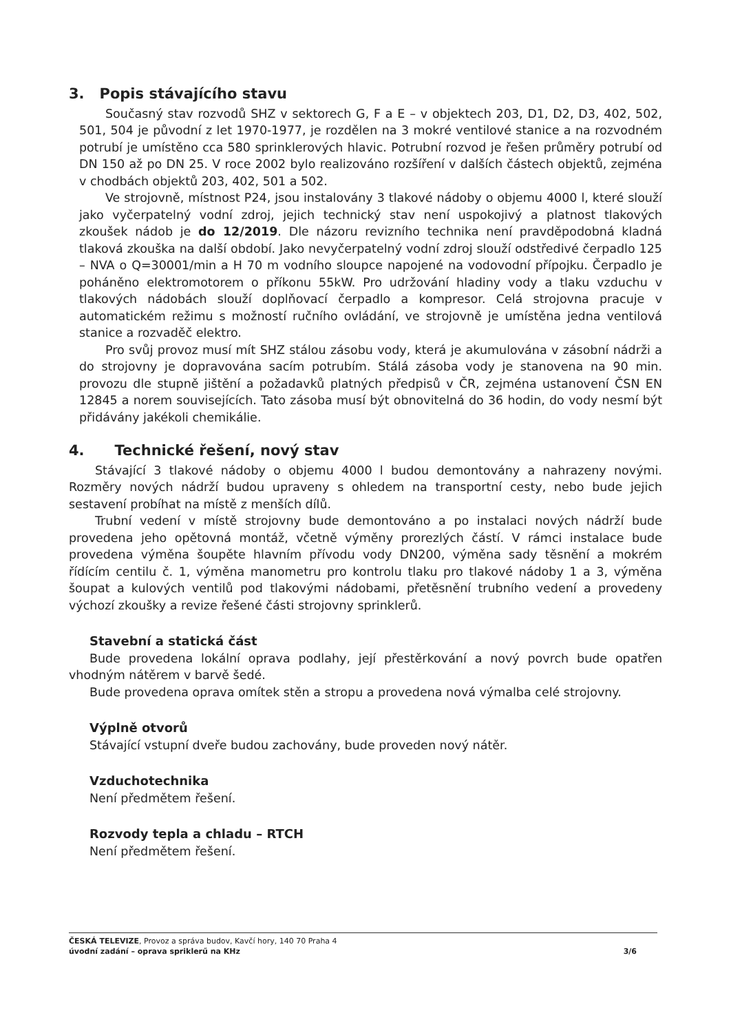3. Popis stávajícího stavu
Současný stav rozvodů SHZ v sektorech G, F a E – v objektech 203, D1, D2, D3, 402, 502, 501, 504 je původní z let 1970-1977, je rozdělen na 3 mokré ventilové stanice a na rozvodném potrubí je umístěno cca 580 sprinklerových hlavic. Potrubní rozvod je řešen průměry potrubí od DN 150 až po DN 25. V roce 2002 bylo realizováno rozšíření v dalších částech objektů, zejména v chodbách objektů 203, 402, 501 a 502.
Ve strojovně, místnost P24, jsou instalovány 3 tlakové nádoby o objemu 4000 l, které slouží jako vyčerpatelný vodní zdroj, jejich technický stav není uspokojivý a platnost tlakových zkoušek nádob je do 12/2019. Dle názoru revizního technika není pravděpodobná kladná tlaková zkouška na další období. Jako nevyčerpatelný vodní zdroj slouží odstředivé čerpadlo 125 – NVA o Q=30001/min a H 70 m vodního sloupce napojené na vodovodní přípojku. Čerpadlo je poháněno elektromotorem o příkonu 55kW. Pro udržování hladiny vody a tlaku vzduchu v tlakových nádobách slouží doplňovací čerpadlo a kompresor. Celá strojovna pracuje v automatickém režimu s možností ručního ovládání, ve strojovně je umístěna jedna ventilová stanice a rozvaděč elektro.
Pro svůj provoz musí mít SHZ stálou zásobu vody, která je akumulována v zásobní nádrži a do strojovny je dopravována sacím potrubím. Stálá zásoba vody je stanovena na 90 min. provozu dle stupně jištění a požadavků platných předpisů v ČR, zejména ustanovení ČSN EN 12845 a norem souvisejících. Tato zásoba musí být obnovitelná do 36 hodin, do vody nesmí být přidávány jakékoli chemikálie.
4. Technické řešení, nový stav
Stávající 3 tlakové nádoby o objemu 4000 l budou demontovány a nahrazeny novými. Rozměry nových nádrží budou upraveny s ohledem na transportní cesty, nebo bude jejich sestavení probíhat na místě z menších dílů.
Trubní vedení v místě strojovny bude demontováno a po instalaci nových nádrží bude provedena jeho opětovná montáž, včetně výměny prorezlých částí. V rámci instalace bude provedena výměna šoupěte hlavním přívodu vody DN200, výměna sady těsnění a mokrém řídícím centilu č. 1, výměna manometru pro kontrolu tlaku pro tlakové nádoby 1 a 3, výměna šoupat a kulových ventilů pod tlakovými nádobami, přetěsnění trubního vedení a provedeny výchozí zkoušky a revize řešené části strojovny sprinklerů.
Stavební a statická část
Bude provedena lokální oprava podlahy, její přestěrkování a nový povrch bude opatřen vhodným nátěrem v barvě šedé.
Bude provedena oprava omítek stěn a stropu a provedena nová výmalba celé strojovny.
Výplně otvorů
Stávající vstupní dveře budou zachovány, bude proveden nový nátěr.
Vzduchotechnika
Není předmětem řešení.
Rozvody tepla a chladu – RTCH
Není předmětem řešení.
ČESKÁ TELEVIZE, Provoz a správa budov, Kavčí hory, 140 70 Praha 4
úvodní zadání – oprava spriklerű na KHz 3/6